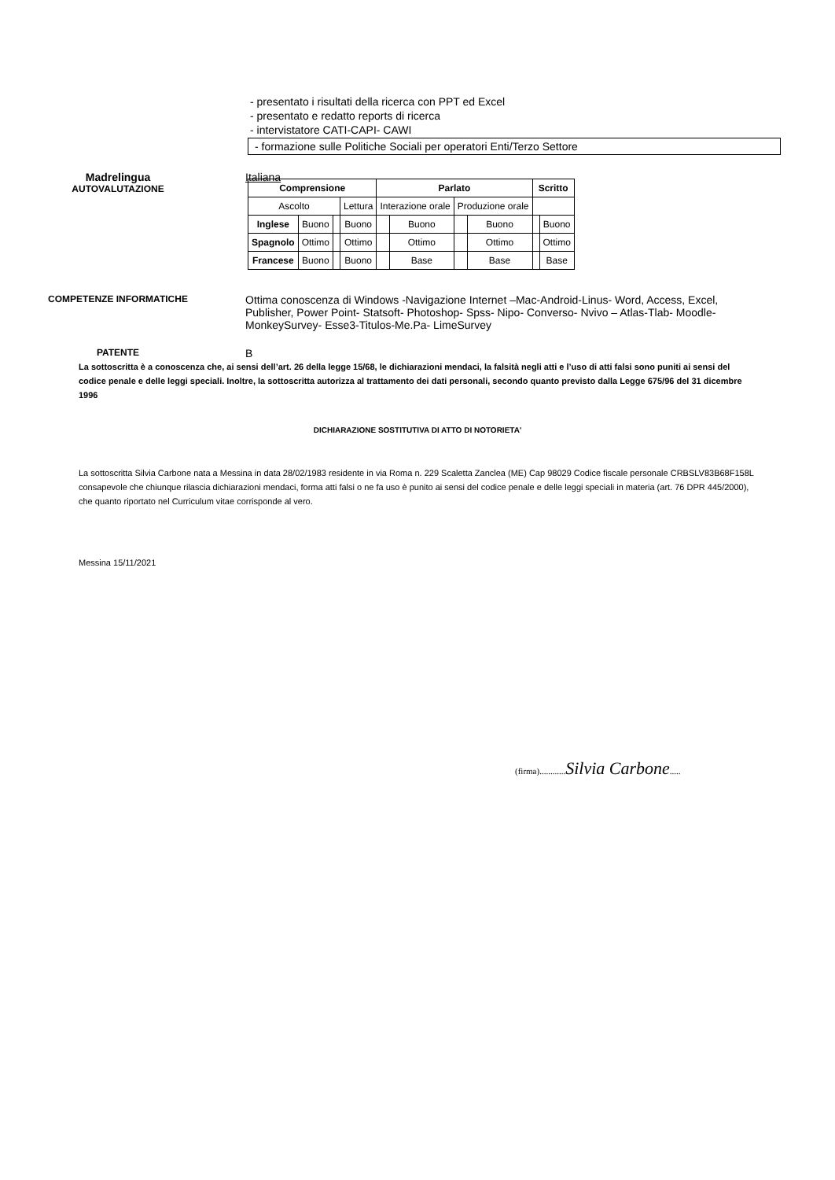- presentato i risultati della ricerca con PPT ed Excel
- presentato e redatto reports di ricerca
- intervistatore CATI-CAPI- CAWI
- formazione sulle Politiche Sociali per operatori Enti/Terzo Settore
Madrelingua
AUTOVALUTAZIONE
Italiana
| Comprensione | | | | Parlato | | | | Scritto | |
| --- | --- | --- | --- | --- | --- | --- | --- | --- | --- |
| Ascolto | | | Lettura | Interazione orale | | Produzione orale | | | |
| Inglese | Buono | | Buono | | Buono | | Buono | | Buono |
| Spagnolo | Ottimo | | Ottimo | | Ottimo | | Ottimo | | Ottimo |
| Francese | Buono | | Buono | | Base | | Base | | Base |
COMPETENZE INFORMATICHE
Ottima conoscenza di Windows -Navigazione Internet –Mac-Android-Linus- Word, Access, Excel, Publisher, Power Point- Statsoft- Photoshop- Spss- Nipo- Converso- Nvivo – Atlas-Tlab- Moodle-MonkeySurvey- Esse3-Titulos-Me.Pa- LimeSurvey
PATENTE
B
La sottoscritta è a conoscenza che, ai sensi dell’art. 26 della legge 15/68, le dichiarazioni mendaci, la falsità negli atti e l’uso di atti falsi sono puniti ai sensi del codice penale e delle leggi speciali. Inoltre, la sottoscritta autorizza al trattamento dei dati personali, secondo quanto previsto dalla Legge 675/96 del 31 dicembre 1996
DICHIARAZIONE SOSTITUTIVA DI ATTO DI NOTORIETA'
La sottoscritta Silvia Carbone nata a Messina in data 28/02/1983 residente in via Roma n. 229 Scaletta Zanclea (ME) Cap 98029 Codice fiscale personale CRBSLV83B68F158L consapevole che chiunque rilascia dichiarazioni mendaci, forma atti falsi o ne fa uso è punito ai sensi del codice penale e delle leggi speciali in materia (art. 76 DPR 445/2000), che quanto riportato nel Curriculum vitae corrisponde al vero.
Messina 15/11/2021
(firma)............Silvia Carbone.....